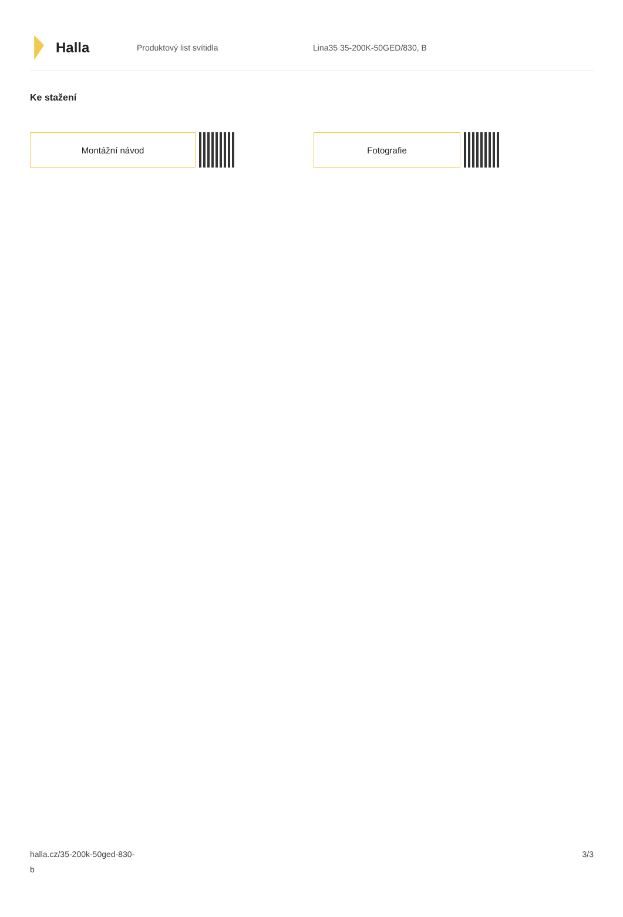Halla
Produktový list svítidla Lina35 35-200K-50GED/830, B
Ke stažení
Montážní návod Fotografie
halla.cz/35-200k-50ged-830-
b
3/3